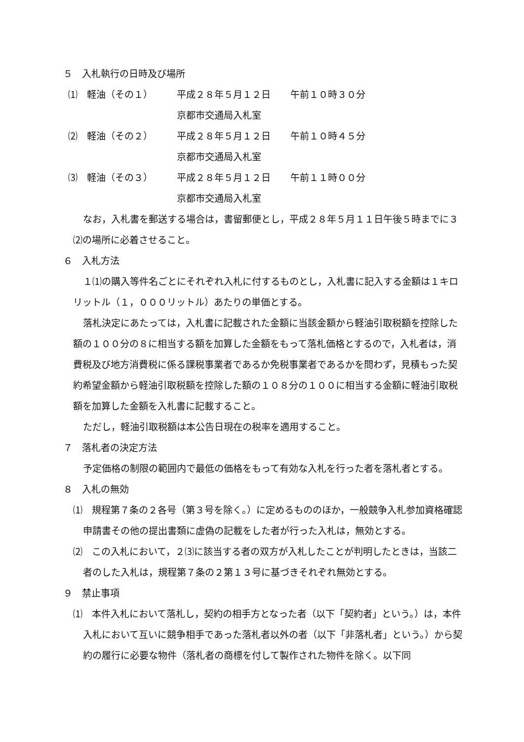５　入札執行の日時及び場所
⑴　軽油（その１） 平成２８年５月１２日 午前１０時３０分
京都市交通局入札室
⑵　軽油（その２） 平成２８年５月１２日 午前１０時４５分
京都市交通局入札室
⑶　軽油（その３） 平成２８年５月１２日 午前１１時００分
京都市交通局入札室
なお，入札書を郵送する場合は，書留郵便とし，平成２８年５月１１日午後５時までに３⑵の場所に必着させること。
６　入札方法
１⑴の購入等件名ごとにそれぞれ入札に付するものとし，入札書に記入する金額は１キロリットル（１，０００リットル）あたりの単価とする。
落札決定にあたっては，入札書に記載された金額に当該金額から軽油引取税額を控除した額の１００分の８に相当する額を加算した金額をもって落札価格とするので，入札者は，消費税及び地方消費税に係る課税事業者であるか免税事業者であるかを問わず，見積もった契約希望金額から軽油引取税額を控除した額の１０８分の１００に相当する金額に軽油引取税額を加算した金額を入札書に記載すること。
ただし，軽油引取税額は本公告日現在の税率を適用すること。
７　落札者の決定方法
予定価格の制限の範囲内で最低の価格をもって有効な入札を行った者を落札者とする。
８　入札の無効
⑴　規程第７条の２各号（第３号を除く。）に定めるもののほか，一般競争入札参加資格確認申請書その他の提出書類に虚偽の記載をした者が行った入札は，無効とする。
⑵　この入札において，２⑶に該当する者の双方が入札したことが判明したときは，当該二者のした入札は，規程第７条の２第１３号に基づきそれぞれ無効とする。
９　禁止事項
⑴　本件入札において落札し，契約の相手方となった者（以下「契約者」という。）は，本件入札において互いに競争相手であった落札者以外の者（以下「非落札者」という。）から契約の履行に必要な物件（落札者の商標を付して製作された物件を除く。以下同